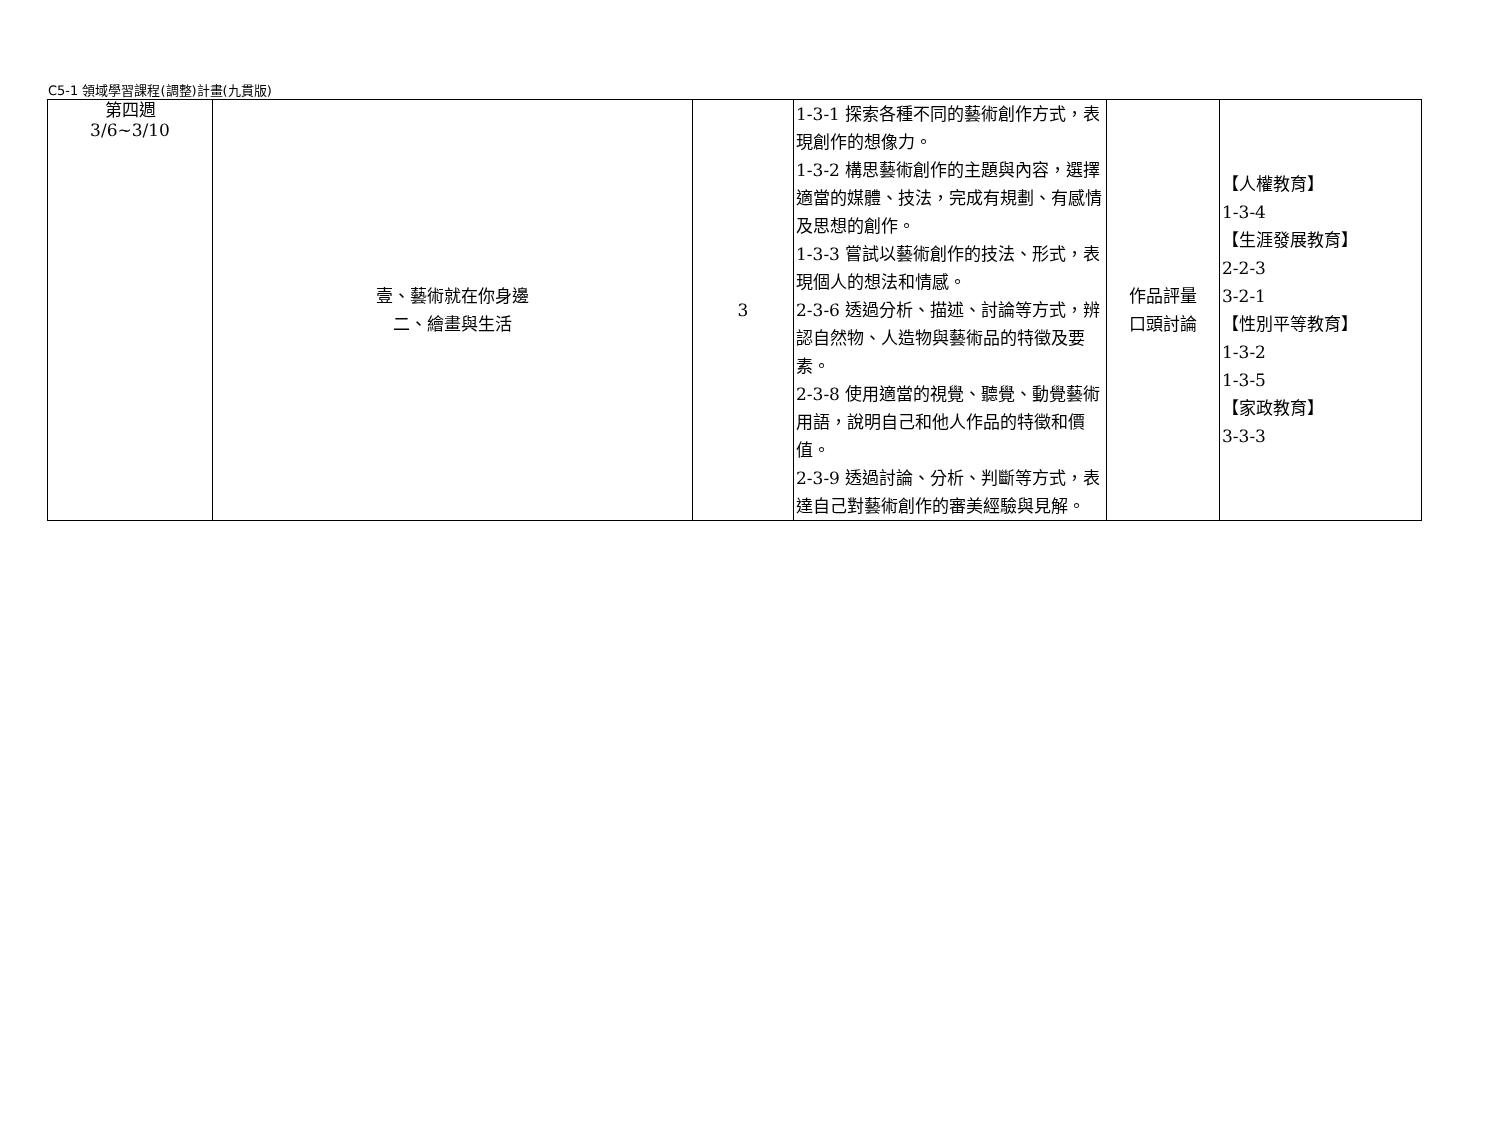C5-1 領域學習課程(調整)計畫(九貫版)
| 第四週 3/6~3/10 | 壹、藝術就在你身邊 二、繪畫與生活 | 3 | 1-3-1 探索各種不同的藝術創作方式，表現創作的想像力。 1-3-2 構思藝術創作的主題與內容，選擇適當的媒體、技法，完成有規劃、有感情及思想的創作。 1-3-3 嘗試以藝術創作的技法、形式，表現個人的想法和情感。 2-3-6 透過分析、描述、討論等方式，辨認自然物、人造物與藝術品的特徵及要素。 2-3-8 使用適當的視覺、聽覺、動覺藝術用語，說明自己和他人作品的特徵和價值。 2-3-9 透過討論、分析、判斷等方式，表達自己對藝術創作的審美經驗與見解。 | 作品評量 口頭討論 | 【人權教育】 1-3-4 【生涯發展教育】 2-2-3 3-2-1 【性別平等教育】 1-3-2 1-3-5 【家政教育】 3-3-3 |